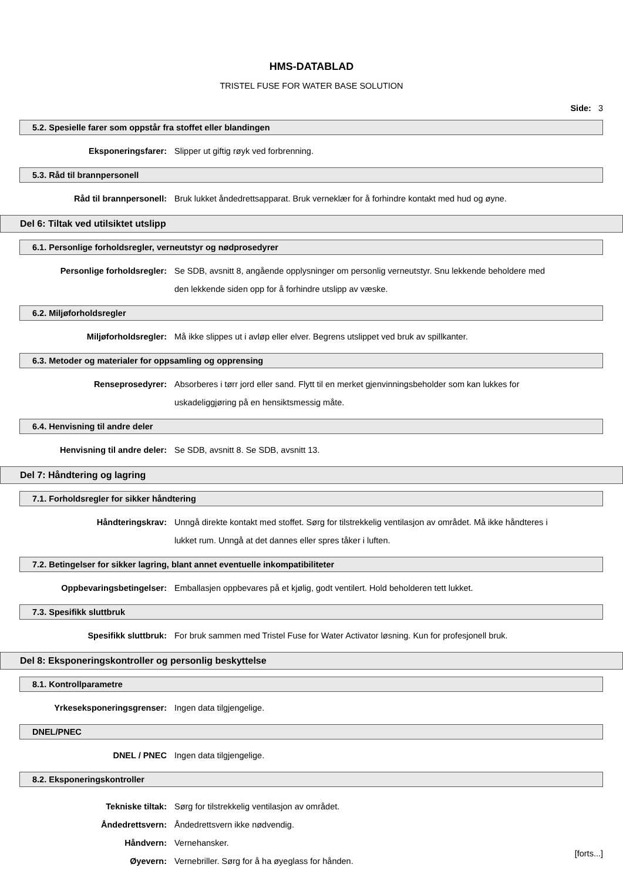HMS-DATABLAD
TRISTEL FUSE FOR WATER BASE SOLUTION
Side: 3
5.2. Spesielle farer som oppstår fra stoffet eller blandingen
Eksponeringsfarer: Slipper ut giftig røyk ved forbrenning.
5.3. Råd til brannpersonell
Råd til brannpersonell: Bruk lukket åndedrettsapparat. Bruk verneklær for å forhindre kontakt med hud og øyne.
Del 6: Tiltak ved utilsiktet utslipp
6.1. Personlige forholdsregler, verneutstyr og nødprosedyrer
Personlige forholdsregler: Se SDB, avsnitt 8, angående opplysninger om personlig verneutstyr. Snu lekkende beholdere med den lekkende siden opp for å forhindre utslipp av væske.
6.2. Miljøforholdsregler
Miljøforholdsregler: Må ikke slippes ut i avløp eller elver. Begrens utslippet ved bruk av spillkanter.
6.3. Metoder og materialer for oppsamling og opprensing
Renseprosedyrer: Absorberes i tørr jord eller sand. Flytt til en merket gjenvinningsbeholder som kan lukkes for uskadeliggjøring på en hensiktsmessig måte.
6.4. Henvisning til andre deler
Henvisning til andre deler: Se SDB, avsnitt 8. Se SDB, avsnitt 13.
Del 7: Håndtering og lagring
7.1. Forholdsregler for sikker håndtering
Håndteringskrav: Unngå direkte kontakt med stoffet. Sørg for tilstrekkelig ventilasjon av området. Må ikke håndteres i lukket rum. Unngå at det dannes eller spres tåker i luften.
7.2. Betingelser for sikker lagring, blant annet eventuelle inkompatibiliteter
Oppbevaringsbetingelser: Emballasjen oppbevares på et kjølig, godt ventilert. Hold beholderen tett lukket.
7.3. Spesifikk sluttbruk
Spesifikk sluttbruk: For bruk sammen med Tristel Fuse for Water Activator løsning. Kun for profesjonell bruk.
Del 8: Eksponeringskontroller og personlig beskyttelse
8.1. Kontrollparametre
Yrkeseksponeringsgrenser: Ingen data tilgjengelige.
DNEL/PNEC
DNEL / PNEC Ingen data tilgjengelige.
8.2. Eksponeringskontroller
Tekniske tiltak: Sørg for tilstrekkelig ventilasjon av området.
Åndedrettsvern: Åndedrettsvern ikke nødvendig.
Håndvern: Vernehansker.
Øyevern: Vernebriller. Sørg for å ha øyeglass for hånden.
[forts...]